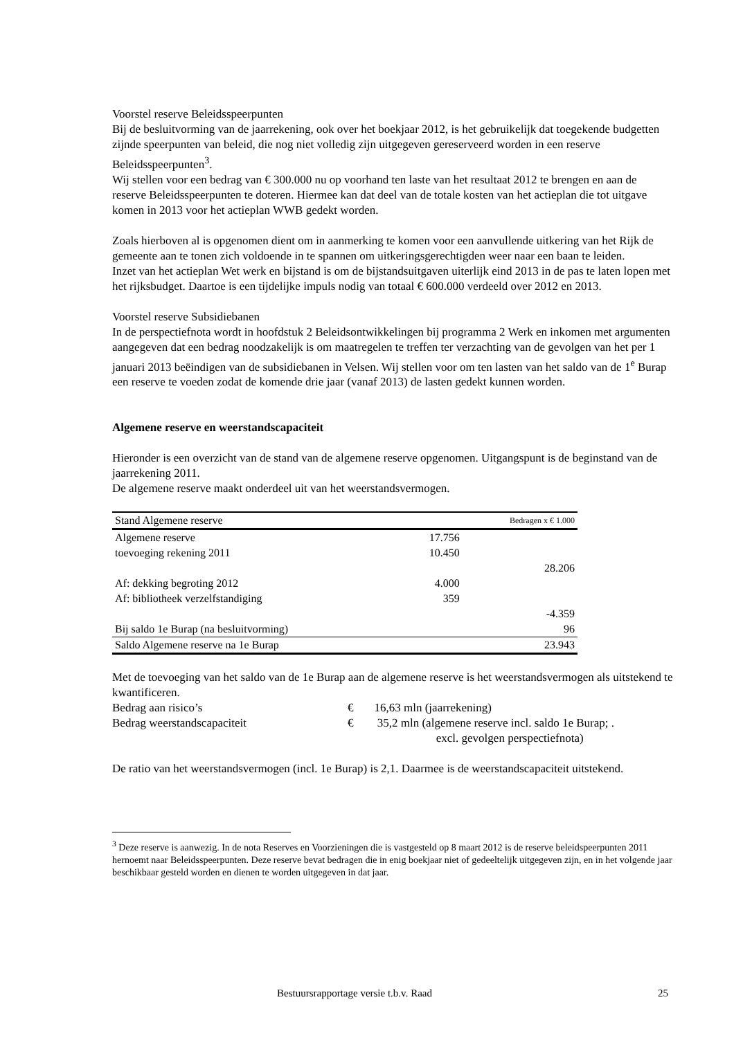Voorstel reserve Beleidsspeerpunten
Bij de besluitvorming van de jaarrekening, ook over het boekjaar 2012, is het gebruikelijk dat toegekende budgetten zijnde speerpunten van beleid, die nog niet volledig zijn uitgegeven gereserveerd worden in een reserve Beleidsspeerpunten<sup>3</sup>.
Wij stellen voor een bedrag van € 300.000 nu op voorhand ten laste van het resultaat 2012 te brengen en aan de reserve Beleidsspeerpunten te doteren. Hiermee kan dat deel van de totale kosten van het actieplan die tot uitgave komen in 2013 voor het actieplan WWB gedekt worden.
Zoals hierboven al is opgenomen dient om in aanmerking te komen voor een aanvullende uitkering van het Rijk de gemeente aan te tonen zich voldoende in te spannen om uitkeringsgerechtigden weer naar een baan te leiden.
Inzet van het actieplan Wet werk en bijstand is om de bijstandsuitgaven uiterlijk eind 2013 in de pas te laten lopen met het rijksbudget. Daartoe is een tijdelijke impuls nodig van totaal € 600.000 verdeeld over 2012 en 2013.
Voorstel reserve Subsidiebanen
In de perspectiefnota wordt in hoofdstuk 2 Beleidsontwikkelingen bij programma 2 Werk en inkomen met argumenten aangegeven dat een bedrag noodzakelijk is om maatregelen te treffen ter verzachting van de gevolgen van het per 1 januari 2013 beëindigen van de subsidiebanen in Velsen. Wij stellen voor om ten lasten van het saldo van de 1<sup>e</sup> Burap een reserve te voeden zodat de komende drie jaar (vanaf 2013) de lasten gedekt kunnen worden.
Algemene reserve en weerstandscapaciteit
Hieronder is een overzicht van de stand van de algemene reserve opgenomen. Uitgangspunt is de beginstand van de jaarrekening 2011.
De algemene reserve maakt onderdeel uit van het weerstandsvermogen.
| Stand Algemene reserve | | Bedragen x € 1.000 |
| Algemene reserve | 17.756 | |
| toevoeging rekening 2011 | 10.450 | |
| | | 28.206 |
| Af: dekking begroting 2012 | 4.000 | |
| Af: bibliotheek verzelfstandiging | 359 | |
| | | -4.359 |
| Bij saldo 1e Burap (na besluitvorming) | | 96 |
| Saldo Algemene reserve na 1e Burap | | 23.943 |
Met de toevoeging van het saldo van de 1e Burap aan de algemene reserve is het weerstandsvermogen als uitstekend te kwantificeren.
Bedrag aan risico’s € 16,63 mln (jaarrekening)
Bedrag weerstandscapaciteit € 35,2 mln (algemene reserve incl. saldo 1e Burap; .
excl. gevolgen perspectiefnota)
De ratio van het weerstandsvermogen (incl. 1e Burap) is 2,1. Daarmee is de weerstandscapaciteit uitstekend.
<sup>3</sup> Deze reserve is aanwezig. In de nota Reserves en Voorzieningen die is vastgesteld op 8 maart 2012 is de reserve beleidspeerpunten 2011 hernoemt naar Beleidsspeerpunten. Deze reserve bevat bedragen die in enig boekjaar niet of gedeeltelijk uitgegeven zijn, en in het volgende jaar beschikbaar gesteld worden en dienen te worden uitgegeven in dat jaar.
Bestuursrapportage versie t.b.v. Raad 25